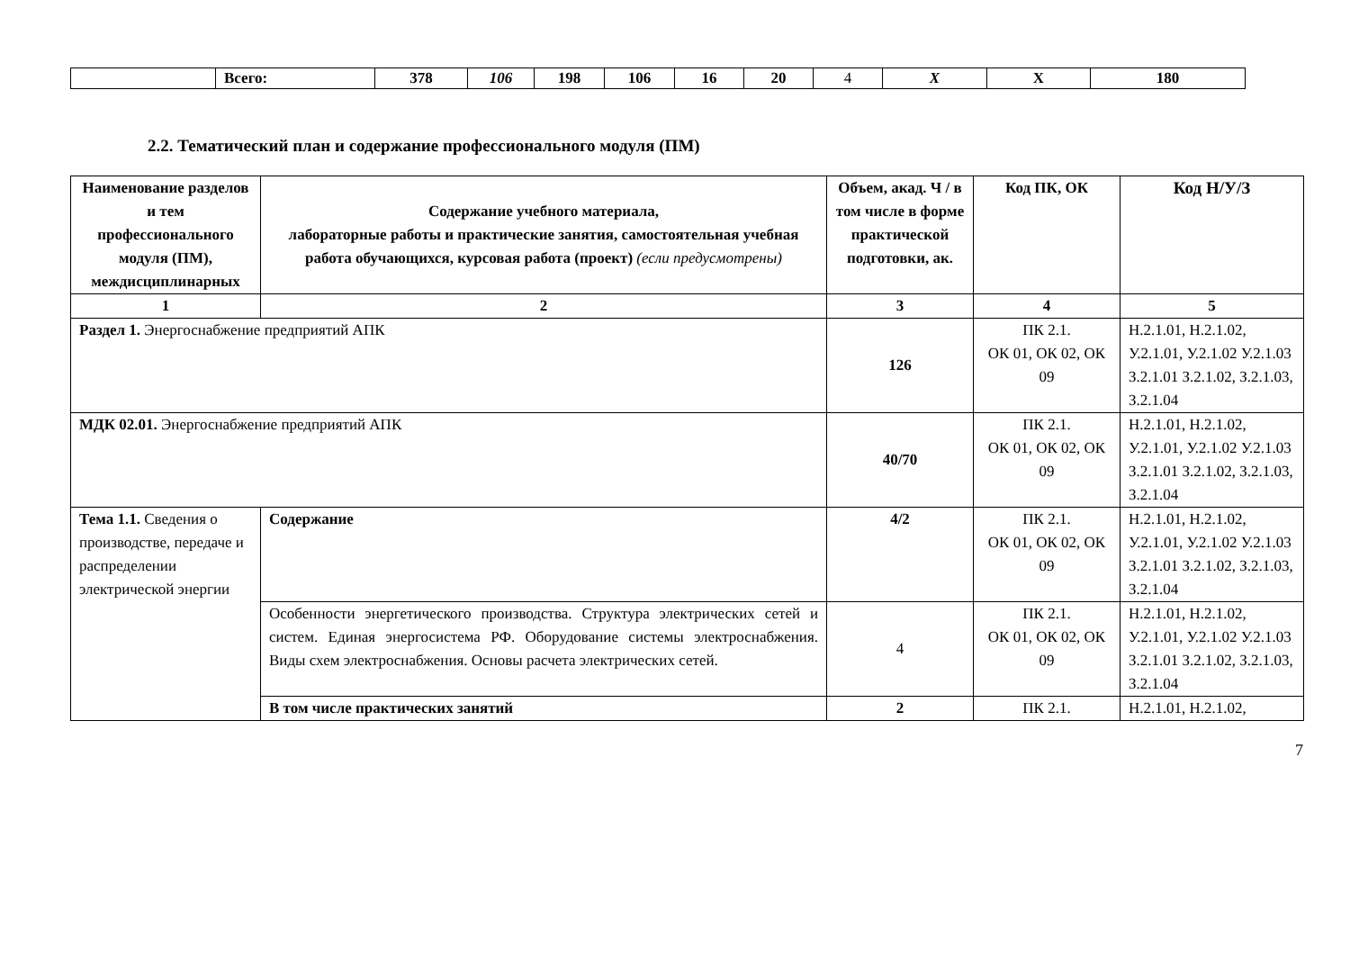| | Всего: | 378 | 106 | 198 | 106 | 16 | 20 | 4 | X | X | 180 |
2.2. Тематический план и содержание профессионального модуля (ПМ)
| Наименование разделов и тем профессионального модуля (ПМ), междисциплинарных | Содержание учебного материала, лабораторные работы и практические занятия, самостоятельная учебная работа обучающихся, курсовая работа (проект) (если предусмотрены) | Объем, акад. Ч / в том числе в форме практической подготовки, ак. | Код ПК, ОК | Код Н/У/З |
| --- | --- | --- | --- | --- |
| 1 | 2 | 3 | 4 | 5 |
| Раздел 1. Энергоснабжение предприятий АПК | | 126 | ПК 2.1. ОК 01, ОК 02, ОК 09 | Н.2.1.01, Н.2.1.02, У.2.1.01, У.2.1.02 У.2.1.03 З.2.1.01 З.2.1.02, З.2.1.03, З.2.1.04 |
| МДК 02.01. Энергоснабжение предприятий АПК | | 40/70 | ПК 2.1. ОК 01, ОК 02, ОК 09 | Н.2.1.01, Н.2.1.02, У.2.1.01, У.2.1.02 У.2.1.03 З.2.1.01 З.2.1.02, З.2.1.03, З.2.1.04 |
| Тема 1.1. Сведения о производстве, передаче и распределении электрической энергии | Содержание | 4/2 | ПК 2.1. ОК 01, ОК 02, ОК 09 | Н.2.1.01, Н.2.1.02, У.2.1.01, У.2.1.02 У.2.1.03 З.2.1.01 З.2.1.02, З.2.1.03, З.2.1.04 |
| | Особенности энергетического производства. Структура электрических сетей и систем. Единая энергосистема РФ. Оборудование системы электроснабжения. Виды схем электроснабжения. Основы расчета электрических сетей. | 4 | ПК 2.1. ОК 01, ОК 02, ОК 09 | Н.2.1.01, Н.2.1.02, У.2.1.01, У.2.1.02 У.2.1.03 З.2.1.01 З.2.1.02, З.2.1.03, З.2.1.04 |
| | В том числе практических занятий | 2 | ПК 2.1. | Н.2.1.01, Н.2.1.02, |
7